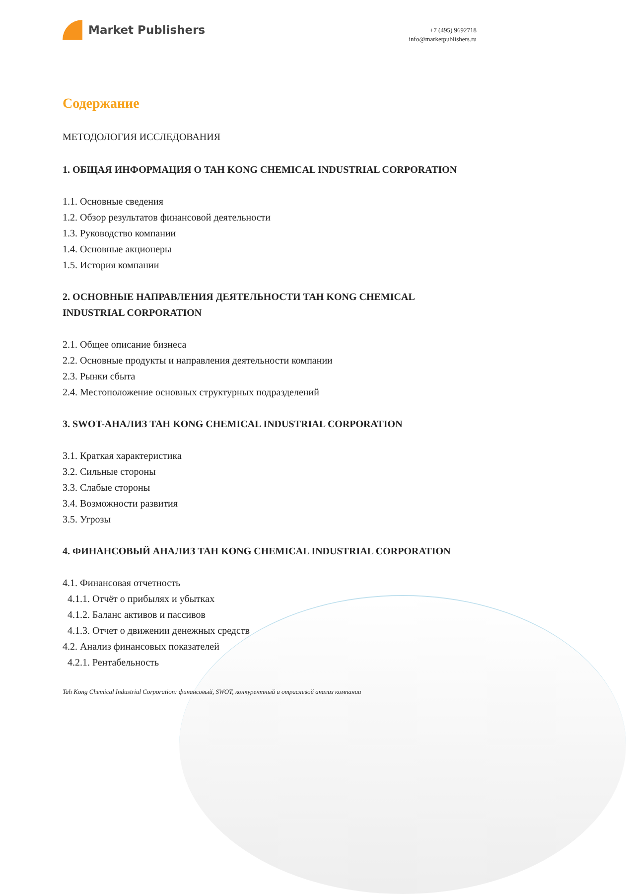Market Publishers
+7 (495) 9692718
info@marketpublishers.ru
Содержание
МЕТОДОЛОГИЯ ИССЛЕДОВАНИЯ
1. ОБЩАЯ ИНФОРМАЦИЯ О TAH KONG CHEMICAL INDUSTRIAL CORPORATION
1.1. Основные сведения
1.2. Обзор результатов финансовой деятельности
1.3. Руководство компании
1.4. Основные акционеры
1.5. История компании
2. ОСНОВНЫЕ НАПРАВЛЕНИЯ ДЕЯТЕЛЬНОСТИ TAH KONG CHEMICAL INDUSTRIAL CORPORATION
2.1. Общее описание бизнеса
2.2. Основные продукты и направления деятельности компании
2.3. Рынки сбыта
2.4. Местоположение основных структурных подразделений
3. SWOT-АНАЛИЗ TAH KONG CHEMICAL INDUSTRIAL CORPORATION
3.1. Краткая характеристика
3.2. Сильные стороны
3.3. Слабые стороны
3.4. Возможности развития
3.5. Угрозы
4. ФИНАНСОВЫЙ АНАЛИЗ TAH KONG CHEMICAL INDUSTRIAL CORPORATION
4.1. Финансовая отчетность
4.1.1. Отчёт о прибылях и убытках
4.1.2. Баланс активов и пассивов
4.1.3. Отчет о движении денежных средств
4.2. Анализ финансовых показателей
4.2.1. Рентабельность
Tah Kong Chemical Industrial Corporation: финансовый, SWOT, конкурентный и отраслевой анализ компании